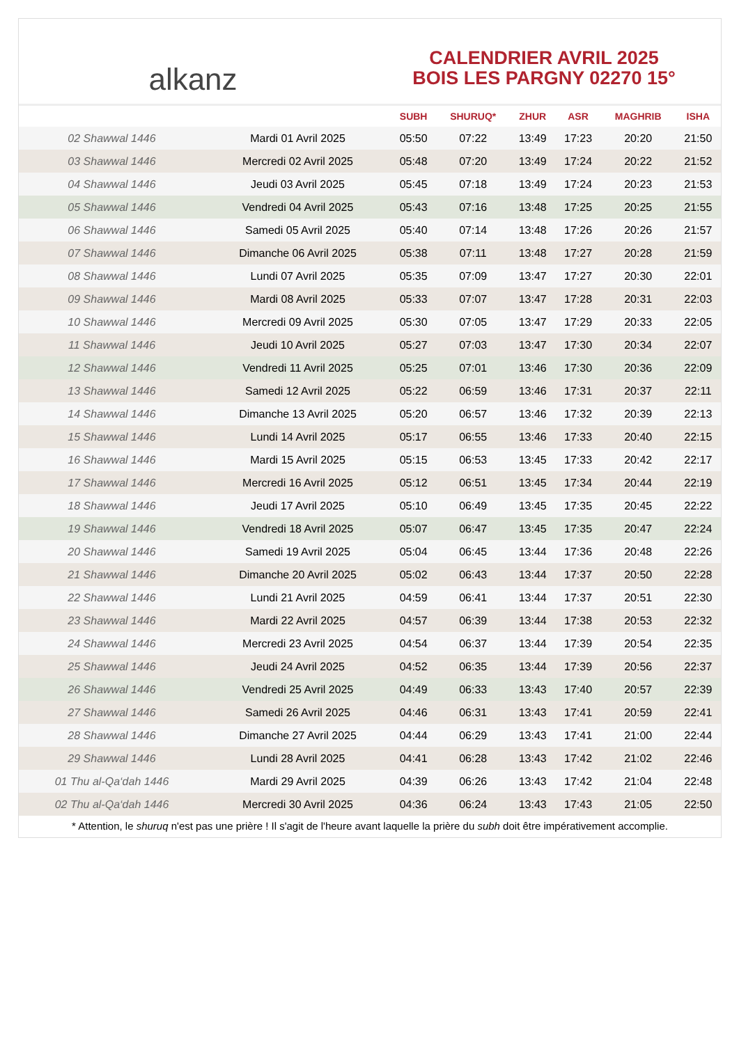alkanz
CALENDRIER AVRIL 2025
BOIS LES PARGNY 02270 15°
| | | SUBH | SHURUQ* | ZHUR | ASR | MAGHRIB | ISHA |
| --- | --- | --- | --- | --- | --- | --- | --- |
| 02 Shawwal 1446 | Mardi 01 Avril 2025 | 05:50 | 07:22 | 13:49 | 17:23 | 20:20 | 21:50 |
| 03 Shawwal 1446 | Mercredi 02 Avril 2025 | 05:48 | 07:20 | 13:49 | 17:24 | 20:22 | 21:52 |
| 04 Shawwal 1446 | Jeudi 03 Avril 2025 | 05:45 | 07:18 | 13:49 | 17:24 | 20:23 | 21:53 |
| 05 Shawwal 1446 | Vendredi 04 Avril 2025 | 05:43 | 07:16 | 13:48 | 17:25 | 20:25 | 21:55 |
| 06 Shawwal 1446 | Samedi 05 Avril 2025 | 05:40 | 07:14 | 13:48 | 17:26 | 20:26 | 21:57 |
| 07 Shawwal 1446 | Dimanche 06 Avril 2025 | 05:38 | 07:11 | 13:48 | 17:27 | 20:28 | 21:59 |
| 08 Shawwal 1446 | Lundi 07 Avril 2025 | 05:35 | 07:09 | 13:47 | 17:27 | 20:30 | 22:01 |
| 09 Shawwal 1446 | Mardi 08 Avril 2025 | 05:33 | 07:07 | 13:47 | 17:28 | 20:31 | 22:03 |
| 10 Shawwal 1446 | Mercredi 09 Avril 2025 | 05:30 | 07:05 | 13:47 | 17:29 | 20:33 | 22:05 |
| 11 Shawwal 1446 | Jeudi 10 Avril 2025 | 05:27 | 07:03 | 13:47 | 17:30 | 20:34 | 22:07 |
| 12 Shawwal 1446 | Vendredi 11 Avril 2025 | 05:25 | 07:01 | 13:46 | 17:30 | 20:36 | 22:09 |
| 13 Shawwal 1446 | Samedi 12 Avril 2025 | 05:22 | 06:59 | 13:46 | 17:31 | 20:37 | 22:11 |
| 14 Shawwal 1446 | Dimanche 13 Avril 2025 | 05:20 | 06:57 | 13:46 | 17:32 | 20:39 | 22:13 |
| 15 Shawwal 1446 | Lundi 14 Avril 2025 | 05:17 | 06:55 | 13:46 | 17:33 | 20:40 | 22:15 |
| 16 Shawwal 1446 | Mardi 15 Avril 2025 | 05:15 | 06:53 | 13:45 | 17:33 | 20:42 | 22:17 |
| 17 Shawwal 1446 | Mercredi 16 Avril 2025 | 05:12 | 06:51 | 13:45 | 17:34 | 20:44 | 22:19 |
| 18 Shawwal 1446 | Jeudi 17 Avril 2025 | 05:10 | 06:49 | 13:45 | 17:35 | 20:45 | 22:22 |
| 19 Shawwal 1446 | Vendredi 18 Avril 2025 | 05:07 | 06:47 | 13:45 | 17:35 | 20:47 | 22:24 |
| 20 Shawwal 1446 | Samedi 19 Avril 2025 | 05:04 | 06:45 | 13:44 | 17:36 | 20:48 | 22:26 |
| 21 Shawwal 1446 | Dimanche 20 Avril 2025 | 05:02 | 06:43 | 13:44 | 17:37 | 20:50 | 22:28 |
| 22 Shawwal 1446 | Lundi 21 Avril 2025 | 04:59 | 06:41 | 13:44 | 17:37 | 20:51 | 22:30 |
| 23 Shawwal 1446 | Mardi 22 Avril 2025 | 04:57 | 06:39 | 13:44 | 17:38 | 20:53 | 22:32 |
| 24 Shawwal 1446 | Mercredi 23 Avril 2025 | 04:54 | 06:37 | 13:44 | 17:39 | 20:54 | 22:35 |
| 25 Shawwal 1446 | Jeudi 24 Avril 2025 | 04:52 | 06:35 | 13:44 | 17:39 | 20:56 | 22:37 |
| 26 Shawwal 1446 | Vendredi 25 Avril 2025 | 04:49 | 06:33 | 13:43 | 17:40 | 20:57 | 22:39 |
| 27 Shawwal 1446 | Samedi 26 Avril 2025 | 04:46 | 06:31 | 13:43 | 17:41 | 20:59 | 22:41 |
| 28 Shawwal 1446 | Dimanche 27 Avril 2025 | 04:44 | 06:29 | 13:43 | 17:41 | 21:00 | 22:44 |
| 29 Shawwal 1446 | Lundi 28 Avril 2025 | 04:41 | 06:28 | 13:43 | 17:42 | 21:02 | 22:46 |
| 01 Thu al-Qa‘dah 1446 | Mardi 29 Avril 2025 | 04:39 | 06:26 | 13:43 | 17:42 | 21:04 | 22:48 |
| 02 Thu al-Qa‘dah 1446 | Mercredi 30 Avril 2025 | 04:36 | 06:24 | 13:43 | 17:43 | 21:05 | 22:50 |
* Attention, le shuruq n'est pas une prière ! Il s'agit de l'heure avant laquelle la prière du subh doit être impérativement accomplie.